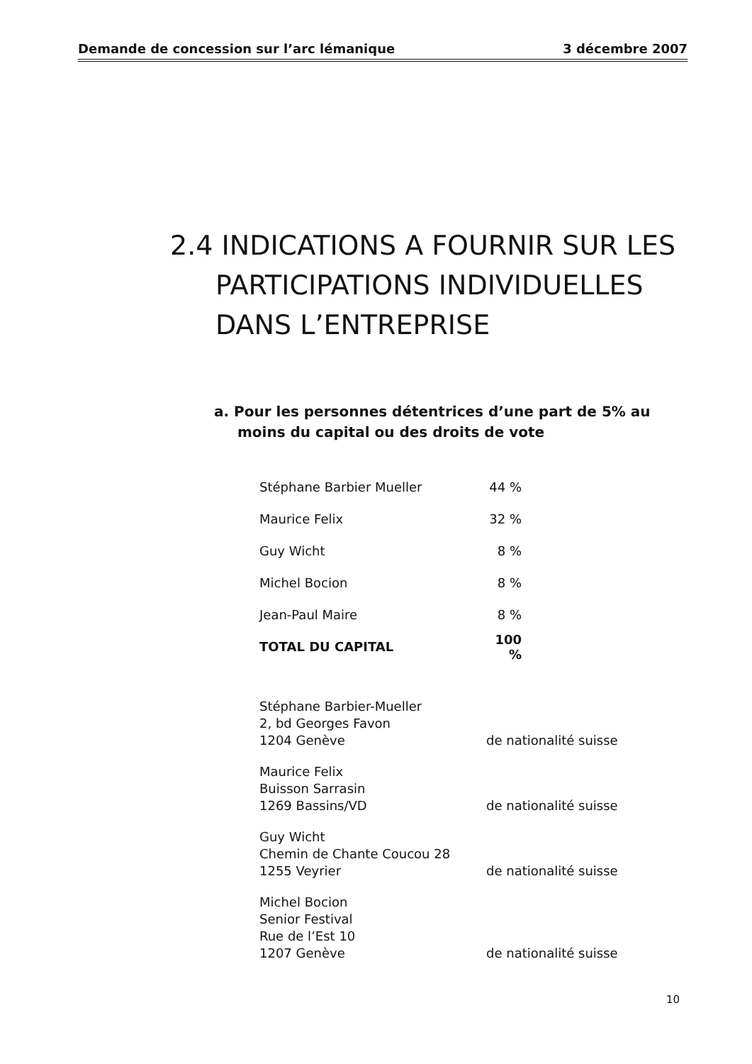Demande de concession sur l’arc lémanique 3 décembre 2007
2.4 INDICATIONS A FOURNIR SUR LES PARTICIPATIONS INDIVIDUELLES DANS L’ENTREPRISE
a. Pour les personnes détentrices d’une part de 5% au moins du capital ou des droits de vote
| Stéphane Barbier Mueller | 44 % |
| Maurice Felix | 32 % |
| Guy Wicht | 8 % |
| Michel Bocion | 8 % |
| Jean-Paul Maire | 8 % |
| TOTAL DU CAPITAL | 100 % |
| Stéphane Barbier-Mueller 2, bd Georges Favon 1204 Genève | de nationalité suisse |
| Maurice Felix Buisson Sarrasin 1269 Bassins/VD | de nationalité suisse |
| Guy Wicht Chemin de Chante Coucou 28 1255 Veyrier | de nationalité suisse |
| Michel Bocion Senior Festival Rue de l’Est 10 1207 Genève | de nationalité suisse |
10